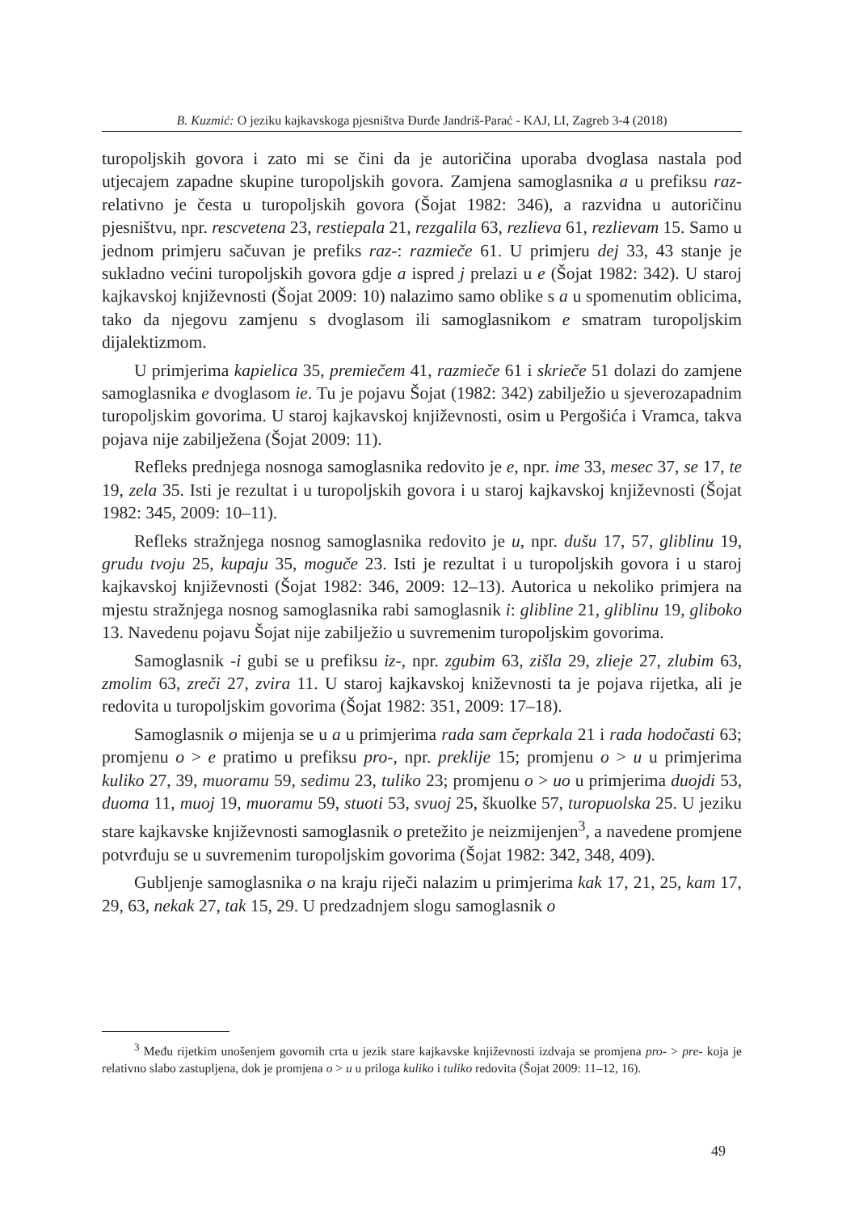B. Kuzmić: O jeziku kajkavskoga pjesništva Đurđe Jandriš-Parać - KAJ, LI, Zagreb 3-4 (2018)
turopoljskih govora i zato mi se čini da je autoričina uporaba dvoglasa nastala pod utjecajem zapadne skupine turopoljskih govora. Zamjena samoglasnika a u prefiksu raz- relativno je česta u turopoljskih govora (Šojat 1982: 346), a razvidna u autoričinu pjesništvu, npr. rescvetena 23, restiepala 21, rezgalila 63, rezlieva 61, rezlievam 15. Samo u jednom primjeru sačuvan je prefiks raz-: razmieče 61. U primjeru dej 33, 43 stanje je sukladno većini turopoljskih govora gdje a ispred j prelazi u e (Šojat 1982: 342). U staroj kajkavskoj književnosti (Šojat 2009: 10) nalazimo samo oblike s a u spomenutim oblicima, tako da njegovu zamjenu s dvoglasom ili samoglasnikom e smatram turopoljskim dijalektizmom.
U primjerima kapielica 35, premiečem 41, razmieče 61 i skrieče 51 dolazi do zamjene samoglasnika e dvoglasom ie. Tu je pojavu Šojat (1982: 342) zabilježio u sjeverozapadnim turopoljskim govorima. U staroj kajkavskoj književnosti, osim u Pergošića i Vramca, takva pojava nije zabilježena (Šojat 2009: 11).
Refleks prednjega nosnoga samoglasnika redovito je e, npr. ime 33, mesec 37, se 17, te 19, zela 35. Isti je rezultat i u turopoljskih govora i u staroj kajkavskoj književnosti (Šojat 1982: 345, 2009: 10–11).
Refleks stražnjega nosnog samoglasnika redovito je u, npr. dušu 17, 57, gliblinu 19, grudu tvoju 25, kupaju 35, moguče 23. Isti je rezultat i u turopoljskih govora i u staroj kajkavskoj književnosti (Šojat 1982: 346, 2009: 12–13). Autorica u nekoliko primjera na mjestu stražnjega nosnog samoglasnika rabi samoglasnik i: glibline 21, gliblinu 19, gliboko 13. Navedenu pojavu Šojat nije zabilježio u suvremenim turopoljskim govorima.
Samoglasnik -i gubi se u prefiksu iz-, npr. zgubim 63, zišla 29, zlieje 27, zlubim 63, zmolim 63, zreči 27, zvira 11. U staroj kajkavskoj kniževnosti ta je pojava rijetka, ali je redovita u turopoljskim govorima (Šojat 1982: 351, 2009: 17–18).
Samoglasnik o mijenja se u a u primjerima rada sam čeprkala 21 i rada hodočasti 63; promjenu o > e pratimo u prefiksu pro-, npr. preklije 15; promjenu o > u u primjerima kuliko 27, 39, muoramu 59, sedimu 23, tuliko 23; promjenu o > uo u primjerima duojdi 53, duoma 11, muoj 19, muoramu 59, stuoti 53, svuoj 25, škuolke 57, turopuolska 25. U jeziku stare kajkavske književnosti samoglasnik o pretežito je neizmijenjen<sup>3</sup>, a navedene promjene potvrđuju se u suvremenim turopoljskim govorima (Šojat 1982: 342, 348, 409).
Gubljenje samoglasnika o na kraju riječi nalazim u primjerima kak 17, 21, 25, kam 17, 29, 63, nekak 27, tak 15, 29. U predzadnjem slogu samoglasnik o
<sup>3</sup> Među rijetkim unošenjem govornih crta u jezik stare kajkavske književnosti izdvaja se promjena pro- > pre- koja je relativno slabo zastupljena, dok je promjena o > u u priloga kuliko i tuliko redovita (Šojat 2009: 11–12, 16).
49